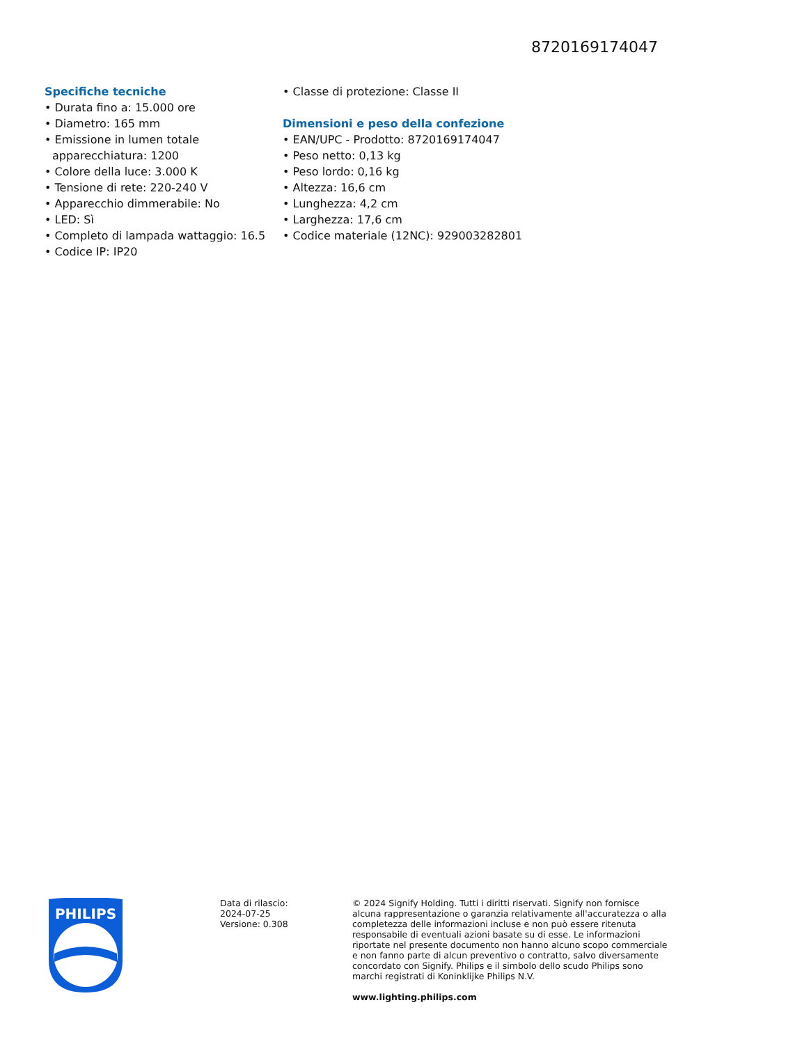8720169174047
Specifiche tecniche
• Durata fino a: 15.000 ore
• Diametro: 165 mm
• Emissione in lumen totale apparecchiatura: 1200
• Colore della luce: 3.000 K
• Tensione di rete: 220-240 V
• Apparecchio dimmerabile: No
• LED: Sì
• Completo di lampada wattaggio: 16.5
• Codice IP: IP20
• Classe di protezione: Classe II
Dimensioni e peso della confezione
• EAN/UPC - Prodotto: 8720169174047
• Peso netto: 0,13 kg
• Peso lordo: 0,16 kg
• Altezza: 16,6 cm
• Lunghezza: 4,2 cm
• Larghezza: 17,6 cm
• Codice materiale (12NC): 929003282801
PHILIPS
Data di rilascio:
2024-07-25
Versione: 0.308
© 2024 Signify Holding. Tutti i diritti riservati. Signify non fornisce alcuna rappresentazione o garanzia relativamente all'accuratezza o alla completezza delle informazioni incluse e non può essere ritenuta responsabile di eventuali azioni basate su di esse. Le informazioni riportate nel presente documento non hanno alcuno scopo commerciale e non fanno parte di alcun preventivo o contratto, salvo diversamente concordato con Signify. Philips e il simbolo dello scudo Philips sono marchi registrati di Koninklijke Philips N.V.
www.lighting.philips.com